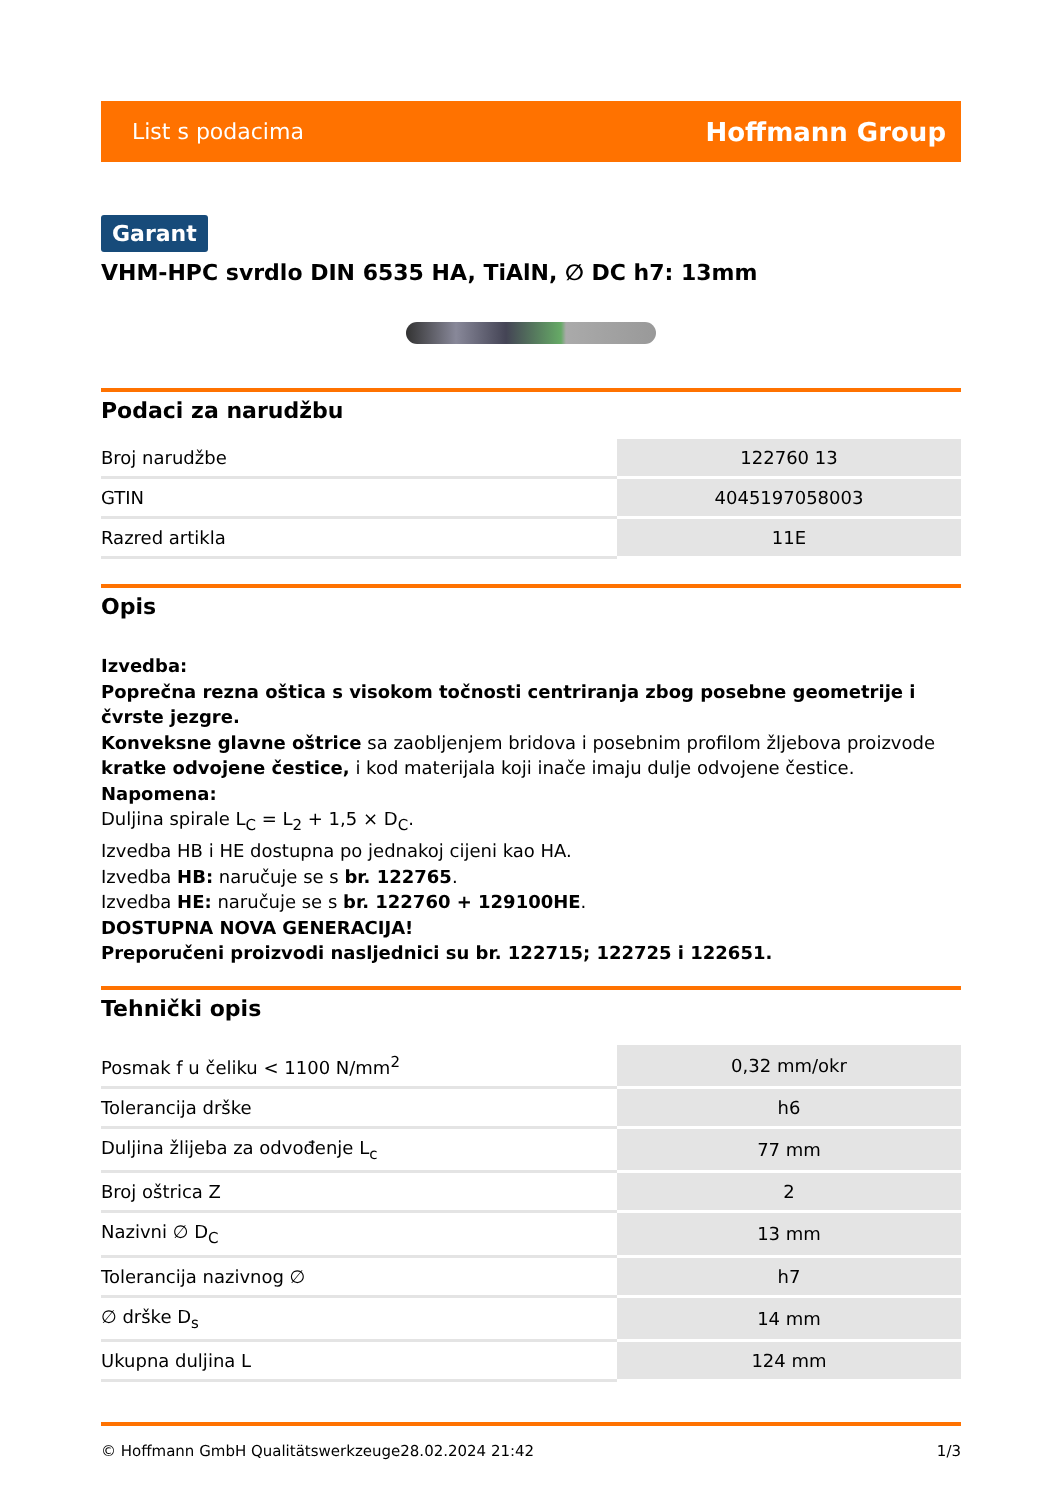List s podacima Hoffmann Group
Garant
VHM-HPC svrdlo DIN 6535 HA, TiAlN, ∅ DC h7: 13mm
Podaci za narudžbu
| Broj narudžbe | 122760 13 |
| GTIN | 4045197058003 |
| Razred artikla | 11E |
Opis
Izvedba:
Poprečna rezna oštica s visokom točnosti centriranja zbog posebne geometrije i čvrste jezgre.
Konveksne glavne oštrice sa zaobljenjem bridova i posebnim profilom žljebova proizvode kratke odvojene čestice, i kod materijala koji inače imaju dulje odvojene čestice.
Napomena:
Duljina spirale L<sub>C</sub> = L<sub>2</sub> + 1,5 × D<sub>C</sub>.
Izvedba HB i HE dostupna po jednakoj cijeni kao HA.
Izvedba HB: naručuje se s br. 122765.
Izvedba HE: naručuje se s br. 122760 + 129100HE.
DOSTUPNA NOVA GENERACIJA!
Preporučeni proizvodi nasljednici su br. 122715; 122725 i 122651.
Tehnički opis
| Posmak f u čeliku < 1100 N/mm<sup>2</sup> | 0,32 mm/okr |
| Tolerancija drške | h6 |
| Duljina žlijeba za odvođenje L<sub>c</sub> | 77 mm |
| Broj oštrica Z | 2 |
| Nazivni ∅ D<sub>C</sub> | 13 mm |
| Tolerancija nazivnog ∅ | h7 |
| ∅ drške D<sub>s</sub> | 14 mm |
| Ukupna duljina L | 124 mm |
© Hoffmann GmbH Qualitätswerkzeuge 28.02.2024 21:42 1/3